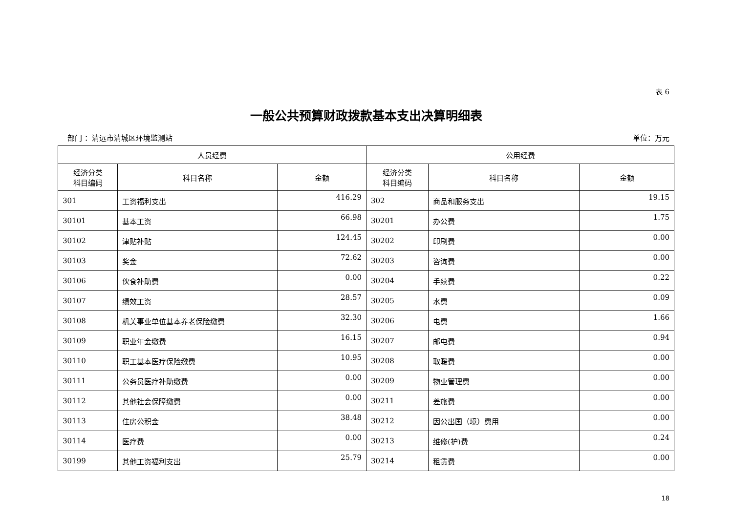表 6
一般公共预算财政拨款基本支出决算明细表
部门 ：清远市清城区环境监测站 单位：万元
| 人员经费 | | | 公用经费 | | |
| --- | --- | --- | --- | --- | --- |
| 经济分类 科目编码 | 科目名称 | 金额 | 经济分类 科目编码 | 科目名称 | 金额 |
| 301 | 工资福利支出 | 416.29 | 302 | 商品和服务支出 | 19.15 |
| 30101 | 基本工资 | 66.98 | 30201 | 办公费 | 1.75 |
| 30102 | 津贴补贴 | 124.45 | 30202 | 印刷费 | 0.00 |
| 30103 | 奖金 | 72.62 | 30203 | 咨询费 | 0.00 |
| 30106 | 伙食补助费 | 0.00 | 30204 | 手续费 | 0.22 |
| 30107 | 绩效工资 | 28.57 | 30205 | 水费 | 0.09 |
| 30108 | 机关事业单位基本养老保险缴费 | 32.30 | 30206 | 电费 | 1.66 |
| 30109 | 职业年金缴费 | 16.15 | 30207 | 邮电费 | 0.94 |
| 30110 | 职工基本医疗保险缴费 | 10.95 | 30208 | 取暖费 | 0.00 |
| 30111 | 公务员医疗补助缴费 | 0.00 | 30209 | 物业管理费 | 0.00 |
| 30112 | 其他社会保障缴费 | 0.00 | 30211 | 差旅费 | 0.00 |
| 30113 | 住房公积金 | 38.48 | 30212 | 因公出国（境）费用 | 0.00 |
| 30114 | 医疗费 | 0.00 | 30213 | 维修(护)费 | 0.24 |
| 30199 | 其他工资福利支出 | 25.79 | 30214 | 租赁费 | 0.00 |
18